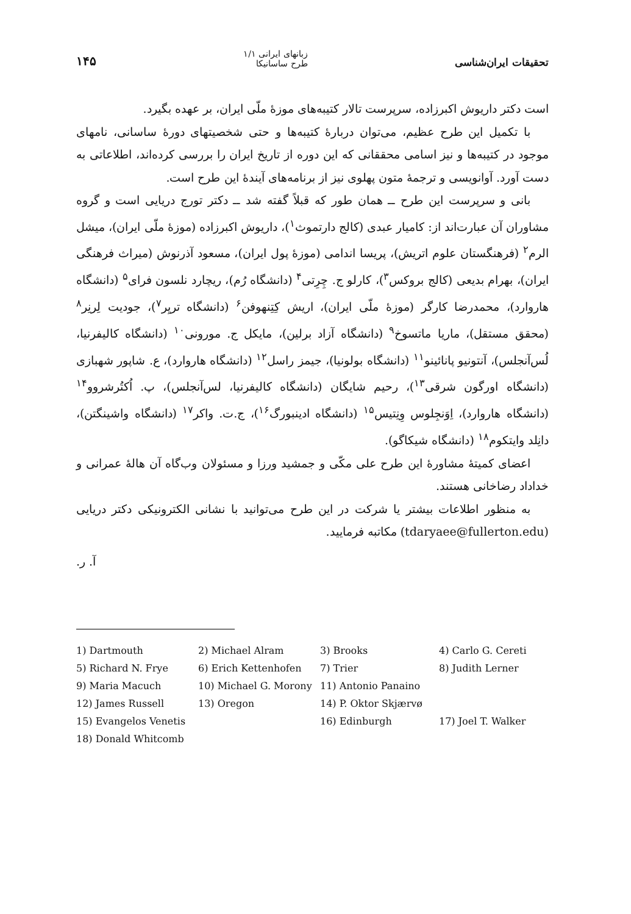تحقیقات ایران‌شناسی
زبانهای ایرانی ۱/۱
طرح ساسانیکا
۱۴۵
است دکتر داریوش اکبرزاده، سرپرست تالار کتیبه‌های موزهٔ ملّی ایران، بر عهده بگیرد.
با تکمیل این طرح عظیم، می‌توان دربارهٔ کتیبه‌ها و حتی شخصیتهای دورهٔ ساسانی، نامهای موجود در کتیبه‌ها و نیز اسامی محققانی که این دوره از تاریخ ایران را بررسی کرده‌اند، اطلاعاتی به دست آورد. آوانویسی و ترجمهٔ متون پهلوی نیز از برنامه‌های آیندهٔ این طرح است.
بانی و سرپرست این طرح ــ همان طور که قبلاً گفته شد ــ دکتر تورج دریایی است و گروه مشاوران آن عبارت‌اند از: کامیار عبدی (کالج دارتموث<sup>۱</sup>)، داریوش اکبرزاده (موزهٔ ملّی ایران)، میشل الرم<sup>۲</sup> (فرهنگستان علوم اتریش)، پریسا اندامی (موزهٔ پول ایران)، مسعود آذرنوش (میراث فرهنگی ایران)، بهرام بدیعی (کالج بروکس<sup>۳</sup>)، کارلو ج. چِرِتی<sup>۴</sup> (دانشگاه رُم)، ریچارد نلسون فرای<sup>۵</sup> (دانشگاه هاروارد)، محمدرضا کارگر (موزهٔ ملّی ایران)، اریش کِتِنهوفن<sup>۶</sup> (دانشگاه تریِر<sup>۷</sup>)، جودیت لِرنِر<sup>۸</sup> (محقق مستقل)، ماریا ماتسوخ<sup>۹</sup> (دانشگاه آزاد برلین)، مایکل ج. مورونی<sup>۱۰</sup> (دانشگاه کالیفرنیا، لُس‌آنجلس)، آنتونیو پانائینو<sup>۱۱</sup> (دانشگاه بولونیا)، جیمز راسل<sup>۱۲</sup> (دانشگاه هاروارد)، ع. شاپور شهبازی (دانشگاه اورگون شرقی<sup>۱۳</sup>)، رحیم شایگان (دانشگاه کالیفرنیا، لس‌آنجلس)، پ. اُکتُرشروو<sup>۱۴</sup> (دانشگاه هاروارد)، اِوَنجِلوس وِنِتیس<sup>۱۵</sup> (دانشگاه ادینبورگ<sup>۱۶</sup>)، ج.ت. واکر<sup>۱۷</sup> (دانشگاه واشینگتن)، دانِلد وایتکوم<sup>۱۸</sup> (دانشگاه شیکاگو).
اعضای کمیتهٔ مشاورهٔ این طرح علی مکّی و جمشید ورزا و مسئولان وب‌گاه آن هالهٔ عمرانی و خداداد رضاخانی هستند.
به منظور اطلاعات بیشتر یا شرکت در این طرح می‌توانید با نشانی الکترونیکی دکتر دریایی (tdaryaee@fullerton.edu) مکاتبه فرمایید.
آ. ر.
1) Dartmouth 2) Michael Alram 3) Brooks 4) Carlo G. Cereti 5) Richard N. Frye 6) Erich Kettenhofen 7) Trier 8) Judith Lerner 9) Maria Macuch 10) Michael G. Morony 11) Antonio Panaino 12) James Russell 13) Oregon 14) P. Oktor Skjærvø 15) Evangelos Venetis 16) Edinburgh 17) Joel T. Walker 18) Donald Whitcomb